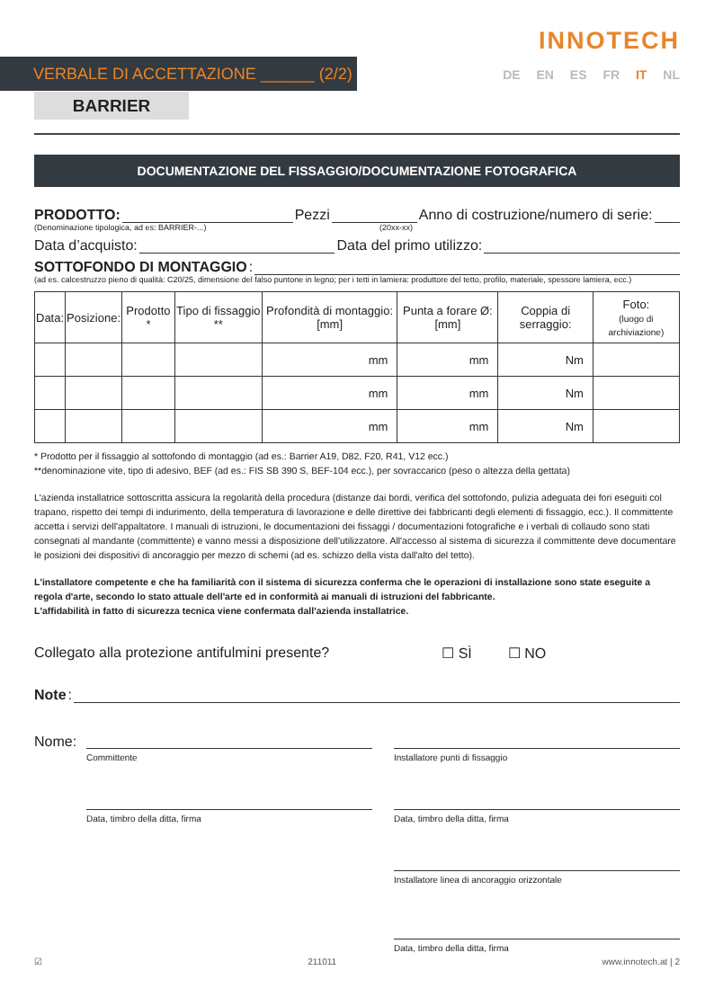VERBALE DI ACCETTAZIONE ______ (2/2)
INNOTECH
DE EN ES FR IT NL
BARRIER
DOCUMENTAZIONE DEL FISSAGGIO/DOCUMENTAZIONE FOTOGRAFICA
PRODOTTO: Pezzi Anno di costruzione/numero di serie:
(Denominazione tipologica, ad es: BARRIER-...) (20xx-xx)
Data d’acquisto: Data del primo utilizzo:
SOTTOFONDO DI MONTAGGIO:
(ad es. calcestruzzo pieno di qualità: C20/25, dimensione del falso puntone in legno; per i tetti in lamiera: produttore del tetto, profilo, materiale, spessore lamiera, ecc.)
| Data: | Posizione: | Prodotto * | Tipo di fissaggio ** | Profondità di montaggio: [mm] | Punta a forare Ø: [mm] | Coppia di serraggio: | Foto: (luogo di archiviazione) |
| --- | --- | --- | --- | --- | --- | --- | --- |
| | | | | mm | mm | Nm | |
| | | | | mm | mm | Nm | |
| | | | | mm | mm | Nm | |
* Prodotto per il fissaggio al sottofondo di montaggio (ad es.: Barrier A19, D82, F20, R41, V12 ecc.)
**denominazione vite, tipo di adesivo, BEF (ad es.: FIS SB 390 S, BEF-104 ecc.), per sovraccarico (peso o altezza della gettata)
L'azienda installatrice sottoscritta assicura la regolarità della procedura (distanze dai bordi, verifica del sottofondo, pulizia adeguata dei fori eseguiti col trapano, rispetto dei tempi di indurimento, della temperatura di lavorazione e delle direttive dei fabbricanti degli elementi di fissaggio, ecc.). Il committente accetta i servizi dell'appaltatore. I manuali di istruzioni, le documentazioni dei fissaggi / documentazioni fotografiche e i verbali di collaudo sono stati consegnati al mandante (committente) e vanno messi a disposizione dell'utilizzatore. All'accesso al sistema di sicurezza il committente deve documentare le posizioni dei dispositivi di ancoraggio per mezzo di schemi (ad es. schizzo della vista dall'alto del tetto).
L'installatore competente e che ha familiarità con il sistema di sicurezza conferma che le operazioni di installazione sono state eseguite a regola d'arte, secondo lo stato attuale dell'arte ed in conformità ai manuali di istruzioni del fabbricante.
L'affidabilità in fatto di sicurezza tecnica viene confermata dall'azienda installatrice.
Collegato alla protezione antifulmini presente? ☐ SÌ ☐ NO
Note:
Nome:
Committente
Data, timbro della ditta, firma
Installatore punti di fissaggio
Data, timbro della ditta, firma
Installatore linea di ancoraggio orizzontale
Data, timbro della ditta, firma
☑ 211011 www.innotech.at | 2